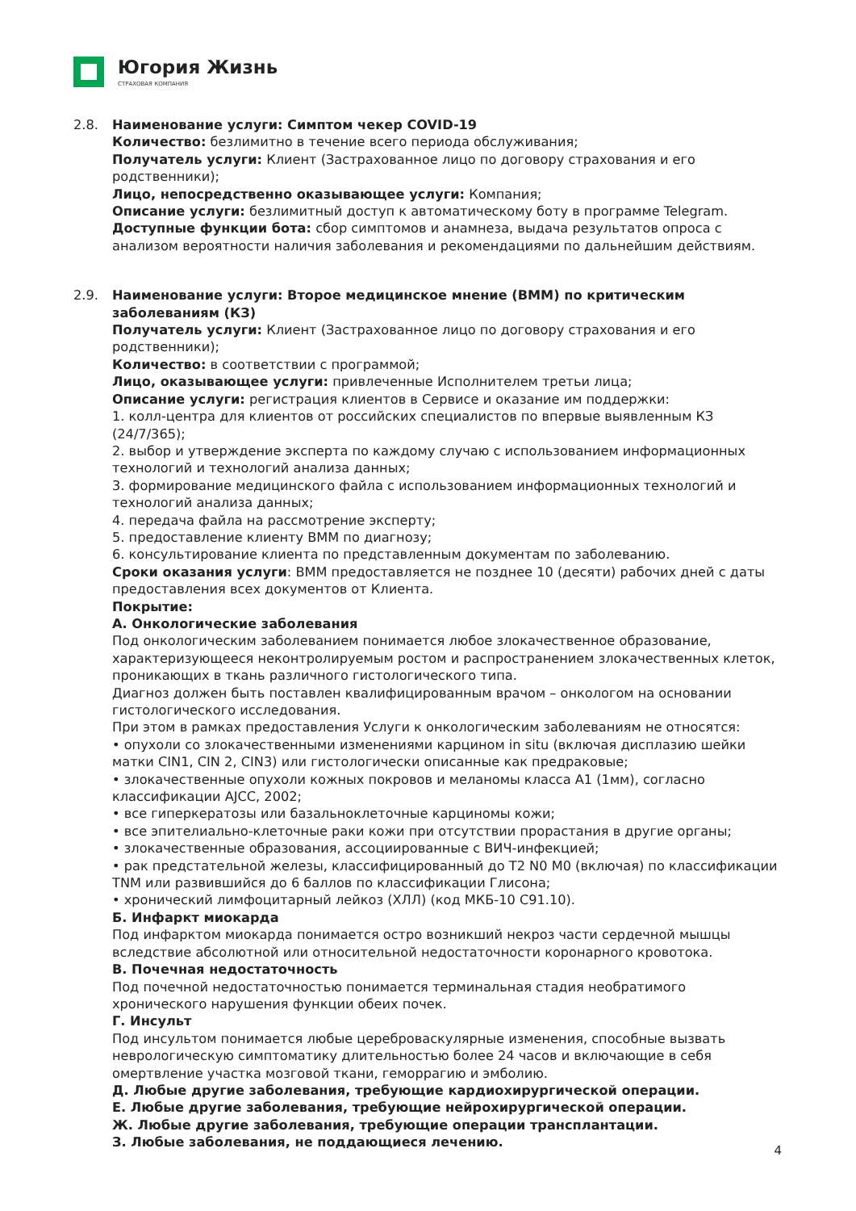Югория Жизнь
СТРАХОВАЯ КОМПАНИЯ
2.8. Наименование услуги: Симптом чекер COVID-19
Количество: безлимитно в течение всего периода обслуживания;
Получатель услуги: Клиент (Застрахованное лицо по договору страхования и его родственники);
Лицо, непосредственно оказывающее услуги: Компания;
Описание услуги: безлимитный доступ к автоматическому боту в программе Telegram.
Доступные функции бота: сбор симптомов и анамнеза, выдача результатов опроса с анализом вероятности наличия заболевания и рекомендациями по дальнейшим действиям.
2.9. Наименование услуги: Второе медицинское мнение (ВММ) по критическим заболеваниям (КЗ)
Получатель услуги: Клиент (Застрахованное лицо по договору страхования и его родственники);
Количество: в соответствии с программой;
Лицо, оказывающее услуги: привлеченные Исполнителем третьи лица;
Описание услуги: регистрация клиентов в Сервисе и оказание им поддержки:
1. колл-центра для клиентов от российских специалистов по впервые выявленным КЗ (24/7/365);
2. выбор и утверждение эксперта по каждому случаю с использованием информационных технологий и технологий анализа данных;
3. формирование медицинского файла с использованием информационных технологий и технологий анализа данных;
4. передача файла на рассмотрение эксперту;
5. предоставление клиенту ВММ по диагнозу;
6. консультирование клиента по представленным документам по заболеванию.
Сроки оказания услуги: ВММ предоставляется не позднее 10 (десяти) рабочих дней с даты предоставления всех документов от Клиента.
Покрытие:
А. Онкологические заболевания
Под онкологическим заболеванием понимается любое злокачественное образование, характеризующееся неконтролируемым ростом и распространением злокачественных клеток, проникающих в ткань различного гистологического типа.
Диагноз должен быть поставлен квалифицированным врачом – онкологом на основании гистологического исследования.
При этом в рамках предоставления Услуги к онкологическим заболеваниям не относятся:
• опухоли со злокачественными изменениями карцином in situ (включая дисплазию шейки матки CIN1, CIN 2, CIN3) или гистологически описанные как предраковые;
• злокачественные опухоли кожных покровов и меланомы класса А1 (1мм), согласно классификации AJCC, 2002;
• все гиперкератозы или базальноклеточные карциномы кожи;
• все эпителиально-клеточные раки кожи при отсутствии прорастания в другие органы;
• злокачественные образования, ассоциированные с ВИЧ-инфекцией;
• рак предстательной железы, классифицированный до T2 N0 M0 (включая) по классификации TNM или развившийся до 6 баллов по классификации Глисона;
• хронический лимфоцитарный лейкоз (ХЛЛ) (код МКБ-10 C91.10).
Б. Инфаркт миокарда
Под инфарктом миокарда понимается остро возникший некроз части сердечной мышцы вследствие абсолютной или относительной недостаточности коронарного кровотока.
В. Почечная недостаточность
Под почечной недостаточностью понимается терминальная стадия необратимого хронического нарушения функции обеих почек.
Г. Инсульт
Под инсультом понимается любые цереброваскулярные изменения, способные вызвать неврологическую симптоматику длительностью более 24 часов и включающие в себя омертвление участка мозговой ткани, геморрагию и эмболию.
Д. Любые другие заболевания, требующие кардиохирургической операции.
Е. Любые другие заболевания, требующие нейрохирургической операции.
Ж. Любые другие заболевания, требующие операции трансплантации.
З. Любые заболевания, не поддающиеся лечению.
4